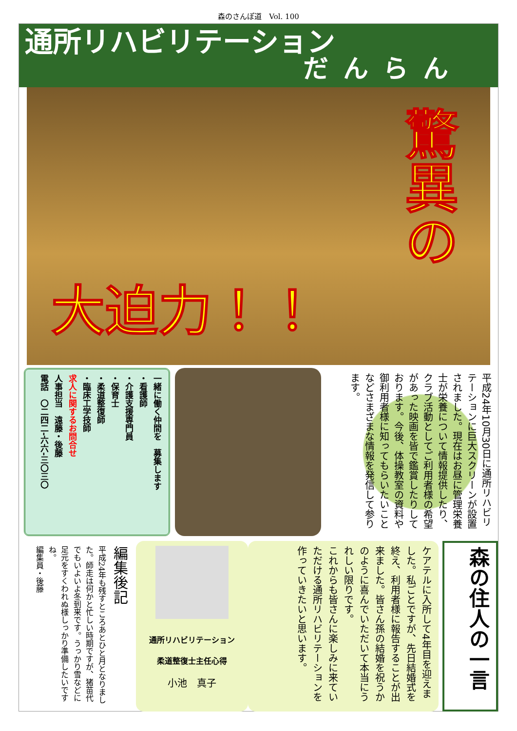森のさんぽ道　Vol. 100
通所リハビリテーション
だんらん
大迫力！！
驚異の
一緒に働く仲間を　募集します
・看護師
・介護支援専門員
・保育士
・柔道整復師
・臨床工学技師
求人に関するお問合せ
人事担当　遠藤・後藤
電話　〇二四二-六六-三〇三〇
平成24年10月30日に通所リハビリテーションに巨大スクリーンが設置されました。現在はお昼に管理栄養士が栄養について情報提供したり、クラブ活動としてご利用者様の希望があった映画を皆で鑑賞したりしております。今後、体操教室の資料や御利用者様に知ってもらいたいことなどさまざまな情報を発信して参ります。
編集後記
平成24年も残すところあとひと月となりました。師走は何かと忙しい時期ですが、猪苗代でもいよいよ冬到来です。うっかり雪などに足元をすくわれぬ様しっかり準備したいですね。
編集員・後藤
通所リハビリテーション
柔道整復士主任心得
小池　真子
ケアテルに入所して4年目を迎えました。私ごとですが、先日結婚式を終え、利用者様に報告することが出来ました。皆さん孫の結婚を祝うかのように喜んでいただいて本当にうれしい限りです。
これからも皆さんに楽しみに来ていただける通所リハビリテーションを作っていきたいと思います。
森の住人の一言